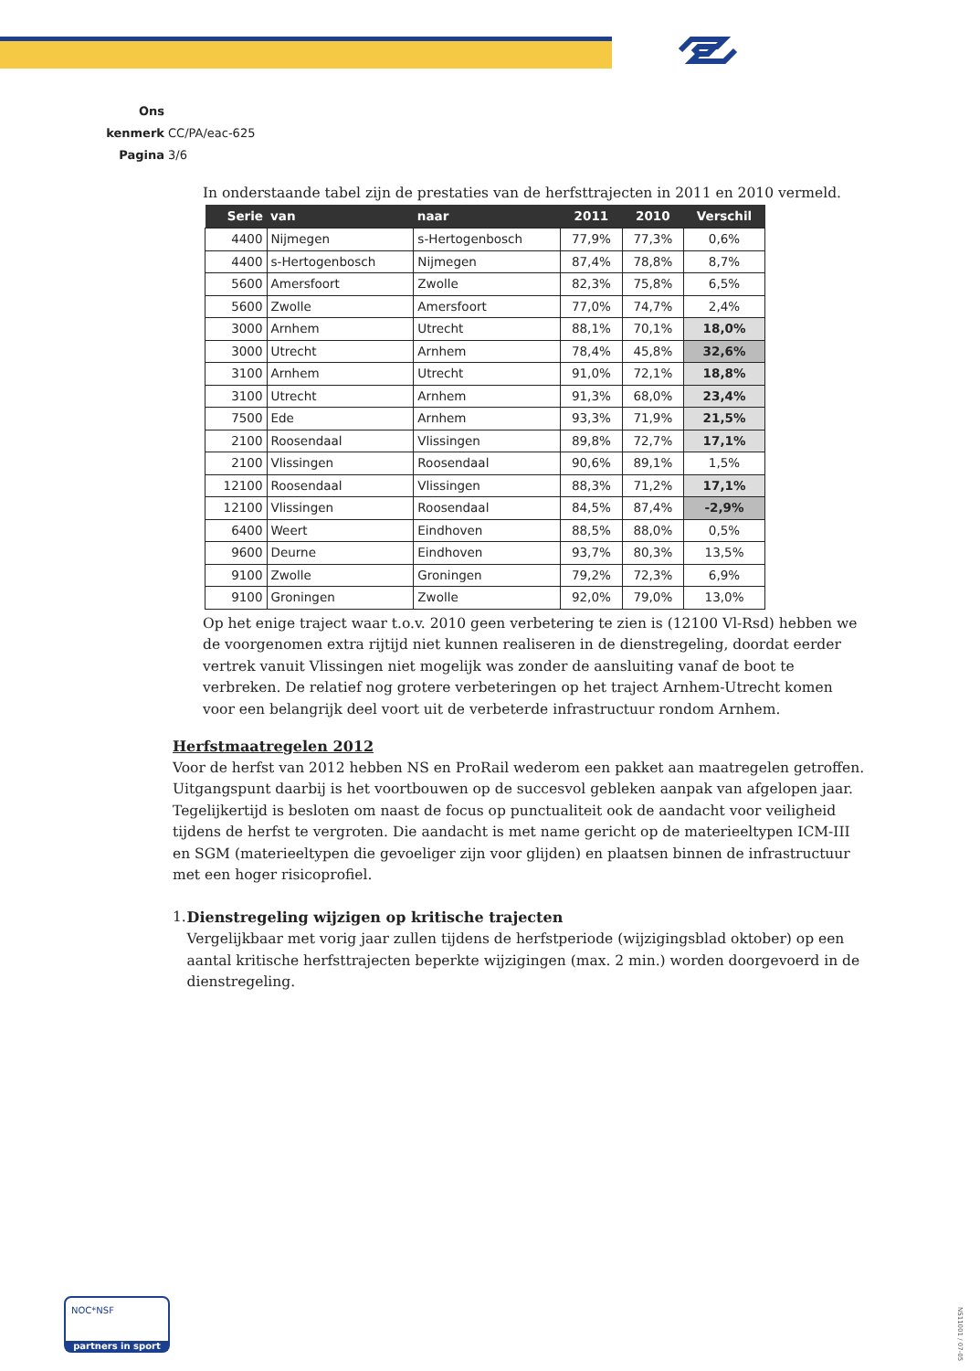Ons kenmerk CC/PA/eac-625
Pagina 3/6
In onderstaande tabel zijn de prestaties van de herfsttrajecten in 2011 en 2010 vermeld.
| Serie | van | naar | 2011 | 2010 | Verschil |
| --- | --- | --- | --- | --- | --- |
| 4400 | Nijmegen | s-Hertogenbosch | 77,9% | 77,3% | 0,6% |
| 4400 | s-Hertogenbosch | Nijmegen | 87,4% | 78,8% | 8,7% |
| 5600 | Amersfoort | Zwolle | 82,3% | 75,8% | 6,5% |
| 5600 | Zwolle | Amersfoort | 77,0% | 74,7% | 2,4% |
| 3000 | Arnhem | Utrecht | 88,1% | 70,1% | 18,0% |
| 3000 | Utrecht | Arnhem | 78,4% | 45,8% | 32,6% |
| 3100 | Arnhem | Utrecht | 91,0% | 72,1% | 18,8% |
| 3100 | Utrecht | Arnhem | 91,3% | 68,0% | 23,4% |
| 7500 | Ede | Arnhem | 93,3% | 71,9% | 21,5% |
| 2100 | Roosendaal | Vlissingen | 89,8% | 72,7% | 17,1% |
| 2100 | Vlissingen | Roosendaal | 90,6% | 89,1% | 1,5% |
| 12100 | Roosendaal | Vlissingen | 88,3% | 71,2% | 17,1% |
| 12100 | Vlissingen | Roosendaal | 84,5% | 87,4% | -2,9% |
| 6400 | Weert | Eindhoven | 88,5% | 88,0% | 0,5% |
| 9600 | Deurne | Eindhoven | 93,7% | 80,3% | 13,5% |
| 9100 | Zwolle | Groningen | 79,2% | 72,3% | 6,9% |
| 9100 | Groningen | Zwolle | 92,0% | 79,0% | 13,0% |
Op het enige traject waar t.o.v. 2010 geen verbetering te zien is (12100 Vl-Rsd) hebben we de voorgenomen extra rijtijd niet kunnen realiseren in de dienstregeling, doordat eerder vertrek vanuit Vlissingen niet mogelijk was zonder de aansluiting vanaf de boot te verbreken. De relatief nog grotere verbeteringen op het traject Arnhem-Utrecht komen voor een belangrijk deel voort uit de verbeterde infrastructuur rondom Arnhem.
Herfstmaatregelen 2012
Voor de herfst van 2012 hebben NS en ProRail wederom een pakket aan maatregelen getroffen. Uitgangspunt daarbij is het voortbouwen op de succesvol gebleken aanpak van afgelopen jaar. Tegelijkertijd is besloten om naast de focus op punctualiteit ook de aandacht voor veiligheid tijdens de herfst te vergroten. Die aandacht is met name gericht op de materieeltypen ICM-III en SGM (materieeltypen die gevoeliger zijn voor glijden) en plaatsen binnen de infrastructuur met een hoger risicoprofiel.
1. Dienstregeling wijzigen op kritische trajecten
Vergelijkbaar met vorig jaar zullen tijdens de herfstperiode (wijzigingsblad oktober) op een aantal kritische herfsttrajecten beperkte wijzigingen (max. 2 min.) worden doorgevoerd in de dienstregeling.
NOC*NSF
partners in sport
NS11001 / 07-05